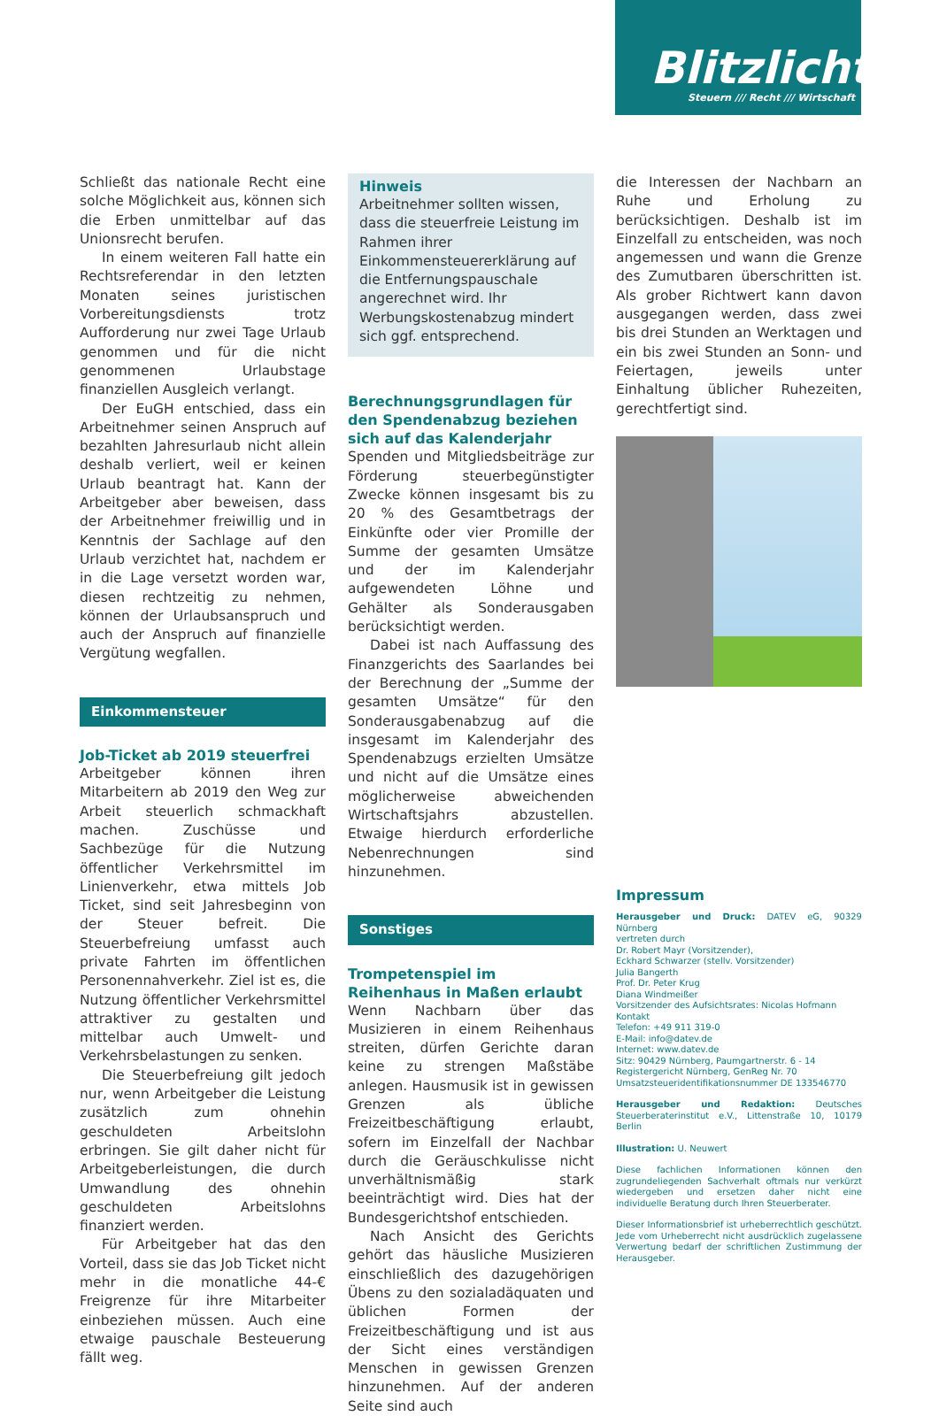Blitzlicht
Steuern /// Recht /// Wirtschaft
Schließt das nationale Recht eine solche Möglichkeit aus, können sich die Erben unmittelbar auf das Unionsrecht berufen.
In einem weiteren Fall hatte ein Rechtsreferendar in den letzten Monaten seines juristischen Vorbereitungsdiensts trotz Aufforderung nur zwei Tage Urlaub genommen und für die nicht genommenen Urlaubstage finanziellen Ausgleich verlangt.
Der EuGH entschied, dass ein Arbeitnehmer seinen Anspruch auf bezahlten Jahresurlaub nicht allein deshalb verliert, weil er keinen Urlaub beantragt hat. Kann der Arbeitgeber aber beweisen, dass der Arbeitnehmer freiwillig und in Kenntnis der Sachlage auf den Urlaub verzichtet hat, nachdem er in die Lage versetzt worden war, diesen rechtzeitig zu nehmen, können der Urlaubsanspruch und auch der Anspruch auf finanzielle Vergütung wegfallen.
Einkommensteuer
Job-Ticket ab 2019 steuerfrei
Arbeitgeber können ihren Mitarbeitern ab 2019 den Weg zur Arbeit steuerlich schmackhaft machen. Zuschüsse und Sachbezüge für die Nutzung öffentlicher Verkehrsmittel im Linienverkehr, etwa mittels Job Ticket, sind seit Jahresbeginn von der Steuer befreit. Die Steuerbefreiung umfasst auch private Fahrten im öffentlichen Personennahverkehr. Ziel ist es, die Nutzung öffentlicher Verkehrsmittel attraktiver zu gestalten und mittelbar auch Umwelt- und Verkehrsbelastungen zu senken.
Die Steuerbefreiung gilt jedoch nur, wenn Arbeitgeber die Leistung zusätzlich zum ohnehin geschuldeten Arbeitslohn erbringen. Sie gilt daher nicht für Arbeitgeberleistungen, die durch Umwandlung des ohnehin geschuldeten Arbeitslohns finanziert werden.
Für Arbeitgeber hat das den Vorteil, dass sie das Job Ticket nicht mehr in die monatliche 44-€ Freigrenze für ihre Mitarbeiter einbeziehen müssen. Auch eine etwaige pauschale Besteuerung fällt weg.
Hinweis
Arbeitnehmer sollten wissen, dass die steuerfreie Leistung im Rahmen ihrer Einkommensteuererklärung auf die Entfernungspauschale angerechnet wird. Ihr Werbungskostenabzug mindert sich ggf. entsprechend.
Berechnungsgrundlagen für den Spendenabzug beziehen sich auf das Kalenderjahr
Spenden und Mitgliedsbeiträge zur Förderung steuerbegünstigter Zwecke können insgesamt bis zu 20 % des Gesamtbetrags der Einkünfte oder vier Promille der Summe der gesamten Umsätze und der im Kalenderjahr aufgewendeten Löhne und Gehälter als Sonderausgaben berücksichtigt werden.
Dabei ist nach Auffassung des Finanzgerichts des Saarlandes bei der Berechnung der „Summe der gesamten Umsätze“ für den Sonderausgabenabzug auf die insgesamt im Kalenderjahr des Spendenabzugs erzielten Umsätze und nicht auf die Umsätze eines möglicherweise abweichenden Wirtschaftsjahrs abzustellen. Etwaige hierdurch erforderliche Nebenrechnungen sind hinzunehmen.
Sonstiges
Trompetenspiel im Reihenhaus in Maßen erlaubt
Wenn Nachbarn über das Musizieren in einem Reihenhaus streiten, dürfen Gerichte daran keine zu strengen Maßstäbe anlegen. Hausmusik ist in gewissen Grenzen als übliche Freizeitbeschäftigung erlaubt, sofern im Einzelfall der Nachbar durch die Geräuschkulisse nicht unverhältnismäßig stark beeinträchtigt wird. Dies hat der Bundesgerichtshof entschieden.
Nach Ansicht des Gerichts gehört das häusliche Musizieren einschließlich des dazugehörigen Übens zu den sozialadäquaten und üblichen Formen der Freizeitbeschäftigung und ist aus der Sicht eines verständigen Menschen in gewissen Grenzen hinzunehmen. Auf der anderen Seite sind auch
die Interessen der Nachbarn an Ruhe und Erholung zu berücksichtigen. Deshalb ist im Einzelfall zu entscheiden, was noch angemessen und wann die Grenze des Zumutbaren überschritten ist. Als grober Richtwert kann davon ausgegangen werden, dass zwei bis drei Stunden an Werktagen und ein bis zwei Stunden an Sonn- und Feiertagen, jeweils unter Einhaltung üblicher Ruhezeiten, gerechtfertigt sind.
Impressum
Herausgeber und Druck: DATEV eG, 90329 Nürnberg
vertreten durch
Dr. Robert Mayr (Vorsitzender),
Eckhard Schwarzer (stellv. Vorsitzender)
Julia Bangerth
Prof. Dr. Peter Krug
Diana Windmeißer
Vorsitzender des Aufsichtsrates: Nicolas Hofmann
Kontakt
Telefon: +49 911 319-0
E-Mail: info@datev.de
Internet: www.datev.de
Sitz: 90429 Nürnberg, Paumgartnerstr. 6 - 14
Registergericht Nürnberg, GenReg Nr. 70
Umsatzsteueridentifikationsnummer DE 133546770
Herausgeber und Redaktion: Deutsches Steuerberaterinstitut e.V., Littenstraße 10, 10179 Berlin
Illustration: U. Neuwert
Diese fachlichen Informationen können den zugrundeliegenden Sachverhalt oftmals nur verkürzt wiedergeben und ersetzen daher nicht eine individuelle Beratung durch Ihren Steuerberater.
Dieser Informationsbrief ist urheberrechtlich geschützt. Jede vom Urheberrecht nicht ausdrücklich zugelassene Verwertung bedarf der schriftlichen Zustimmung der Herausgeber.